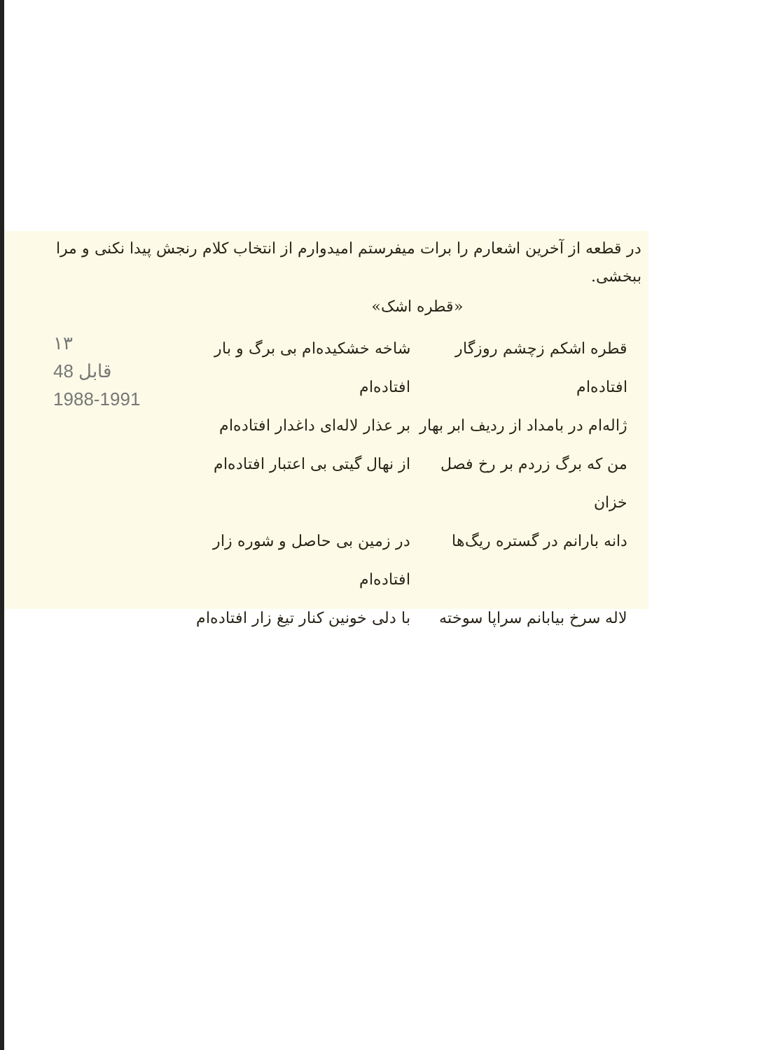در قطعه از آخرین اشعارم را برات میفرستم امیدوارم از انتخاب کلام رنجش پیدا نکنی و مرا ببخشی.
«قطره اشک»
۱۳
48 قابل
1988-1991
قطره اشکم زچشم روزگار افتاده‌ام
شاخه خشکیده‌ام بی برگ و بار افتاده‌ام
ژاله‌ام در بامداد از ردیف ابر بهار
بر عذار لاله‌ای داغدار افتاده‌ام
من که برگ زردم بر رخ فصل خزان
از نهال گیتی بی اعتبار افتاده‌ام
دانه بارانم در گستره ریگ‌ها
در زمین بی حاصل و شوره زار افتاده‌ام
لاله سرخ بیابانم سراپا سوخته
با دلی خونین کنار تیغ زار افتاده‌ام